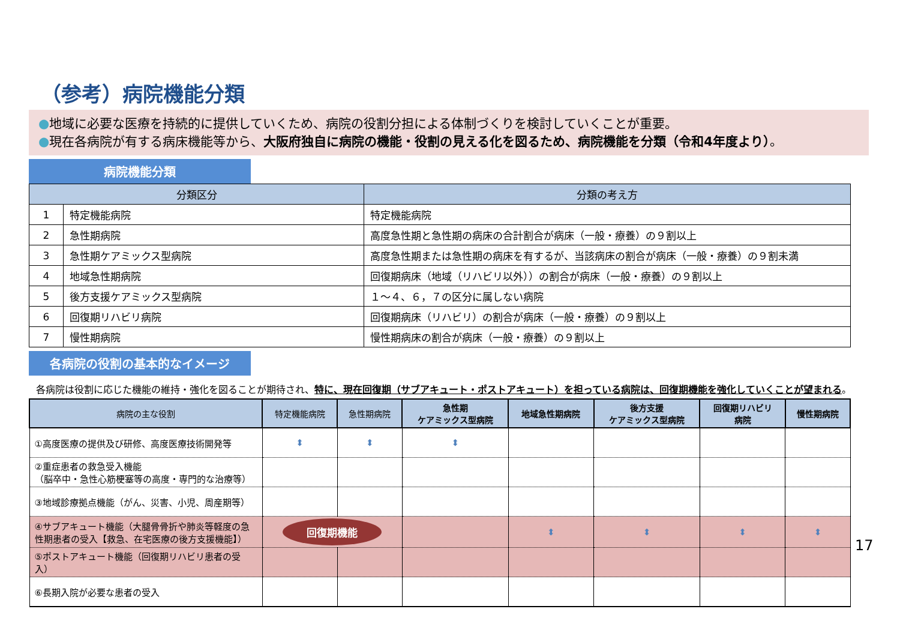（参考）病院機能分類
●地域に必要な医療を持続的に提供していくため、病院の役割分担による体制づくりを検討していくことが重要。
●現在各病院が有する病床機能等から、大阪府独自に病院の機能・役割の見える化を図るため、病院機能を分類（令和4年度より）。
病院機能分類
| 分類区分 | | 分類の考え方 |
| --- | --- | --- |
| 1 | 特定機能病院 | 特定機能病院 |
| 2 | 急性期病院 | 高度急性期と急性期の病床の合計割合が病床（一般・療養）の９割以上 |
| 3 | 急性期ケアミックス型病院 | 高度急性期または急性期の病床を有するが、当該病床の割合が病床（一般・療養）の９割未満 |
| 4 | 地域急性期病院 | 回復期病床（地域（リハビリ以外））の割合が病床（一般・療養）の９割以上 |
| 5 | 後方支援ケアミックス型病院 | １～４、６，７の区分に属しない病院 |
| 6 | 回復期リハビリ病院 | 回復期病床（リハビリ）の割合が病床（一般・療養）の９割以上 |
| 7 | 慢性期病院 | 慢性期病床の割合が病床（一般・療養）の９割以上 |
各病院の役割の基本的なイメージ
各病院は役割に応じた機能の維持・強化を図ることが期待され、特に、現在回復期（サブアキュート・ポストアキュート）を担っている病院は、回復期機能を強化していくことが望まれる。
| 病院の主な役割 | 特定機能病院 | 急性期病院 | 急性期 ケアミックス型病院 | 地域急性期病院 | 後方支援 ケアミックス型病院 | 回復期リハビリ 病院 | 慢性期病院 |
| --- | --- | --- | --- | --- | --- | --- | --- |
| ①高度医療の提供及び研修、高度医療技術開発等 | ⬍ | ⬍ | ⬍ | | | | |
| ②重症患者の救急受入機能 （脳卒中・急性心筋梗塞等の高度・専門的な治療等） | | | | | | | |
| ③地域診療拠点機能（がん、災害、小児、周産期等） | | | | | | | |
| ④サブアキュート機能（大腿骨骨折や肺炎等軽度の急性期患者の受入【救急、在宅医療の後方支援機能】） | 回復期機能 | | | ⬍ | ⬍ | ⬍ | ⬍ |
| ⑤ポストアキュート機能（回復期リハビリ患者の受入） | | | | | | | |
| ⑥長期入院が必要な患者の受入 | | | | | | | |
17